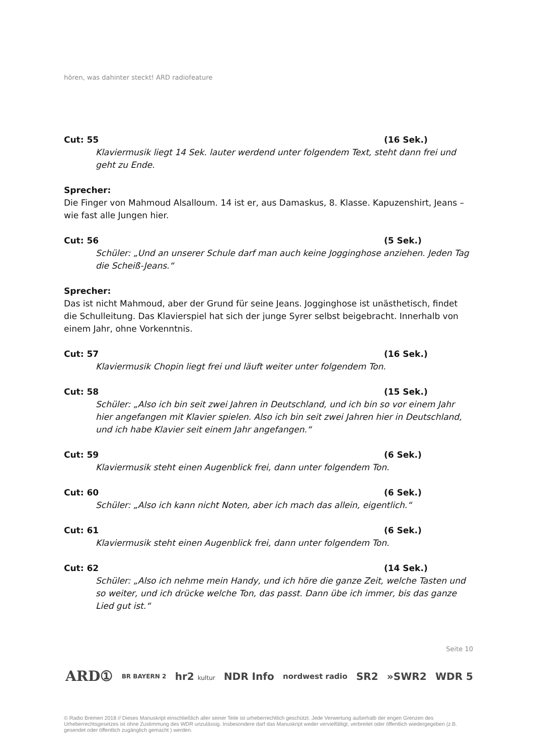hören, was dahinter steckt! ARD radiofeature
Cut: 55 (16 Sek.)
Klaviermusik liegt 14 Sek. lauter werdend unter folgendem Text, steht dann frei und geht zu Ende.
Sprecher:
Die Finger von Mahmoud Alsalloum. 14 ist er, aus Damaskus, 8. Klasse. Kapuzenshirt, Jeans – wie fast alle Jungen hier.
Cut: 56 (5 Sek.)
Schüler: „Und an unserer Schule darf man auch keine Jogginghose anziehen. Jeden Tag die Scheiß-Jeans.“
Sprecher:
Das ist nicht Mahmoud, aber der Grund für seine Jeans. Jogginghose ist unästhetisch, findet die Schulleitung. Das Klavierspiel hat sich der junge Syrer selbst beigebracht. Innerhalb von einem Jahr, ohne Vorkenntnis.
Cut: 57 (16 Sek.)
Klaviermusik Chopin liegt frei und läuft weiter unter folgendem Ton.
Cut: 58 (15 Sek.)
Schüler: „Also ich bin seit zwei Jahren in Deutschland, und ich bin so vor einem Jahr hier angefangen mit Klavier spielen. Also ich bin seit zwei Jahren hier in Deutschland, und ich habe Klavier seit einem Jahr angefangen.“
Cut: 59 (6 Sek.)
Klaviermusik steht einen Augenblick frei, dann unter folgendem Ton.
Cut: 60 (6 Sek.)
Schüler: „Also ich kann nicht Noten, aber ich mach das allein, eigentlich.“
Cut: 61 (6 Sek.)
Klaviermusik steht einen Augenblick frei, dann unter folgendem Ton.
Cut: 62 (14 Sek.)
Schüler: „Also ich nehme mein Handy, und ich höre die ganze Zeit, welche Tasten und so weiter, und ich drücke welche Ton, das passt. Dann übe ich immer, bis das ganze Lied gut ist.“
Seite 10
ARD① BR BAYERN 2 hr2 kultur NDR Info nordwest radio SR2 »SWR2 WDR 5
© Radio Bremen 2018 // Dieses Manuskript einschließlich aller seiner Teile ist urheberrechtlich geschützt. Jede Verwertung außerhalb der engen Grenzen des Urheberrechtsgesetzes ist ohne Zustimmung des WDR unzulässig. Insbesondere darf das Manuskript weder vervielfältigt, verbreitet oder öffentlich wiedergegeben (z.B. gesendet oder öffentlich zugänglich gemacht ) werden.